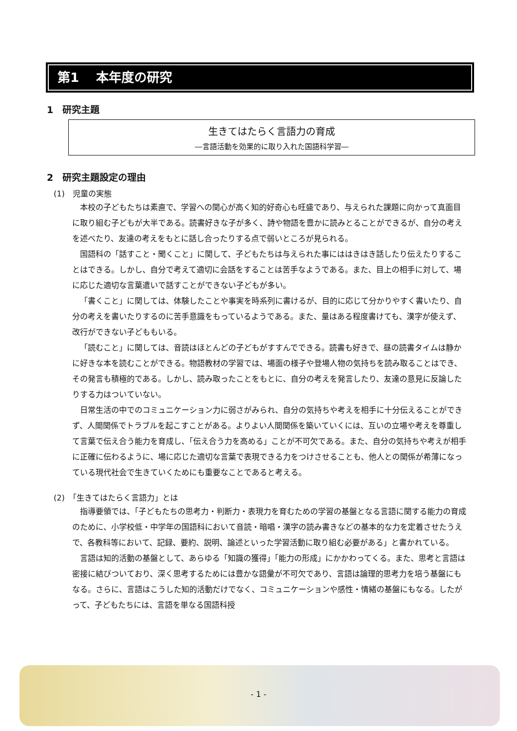第1　 本年度の研究
1　研究主題
生きてはたらく言語力の育成
―言語活動を効果的に取り入れた国語科学習―
2　研究主題設定の理由
(1)　児童の実態
本校の子どもたちは素直で、学習への関心が高く知的好奇心も旺盛であり、与えられた課題に向かって真面目に取り組む子どもが大半である。読書好きな子が多く、詩や物語を豊かに読みとることができるが、自分の考えを述べたり、友達の考えをもとに話し合ったりする点で弱いところが見られる。
国語科の「話すこと・聞くこと」に関して、子どもたちは与えられた事にははきはき話したり伝えたりすることはできる。しかし、自分で考えて適切に会話をすることは苦手なようである。また、目上の相手に対して、場に応じた適切な言葉遣いで話すことができない子どもが多い。
「書くこと」に関しては、体験したことや事実を時系列に書けるが、目的に応じて分かりやすく書いたり、自分の考えを書いたりするのに苦手意識をもっているようである。また、量はある程度書けても、漢字が使えず、改行ができない子どももいる。
「読むこと」に関しては、音読はほとんどの子どもがすすんでできる。読書も好きで、昼の読書タイムは静かに好きな本を読むことができる。物語教材の学習では、場面の様子や登場人物の気持ちを読み取ることはでき、その発言も積極的である。しかし、読み取ったことをもとに、自分の考えを発言したり、友達の意見に反論したりする力はついていない。
日常生活の中でのコミュニケーション力に弱さがみられ、自分の気持ちや考えを相手に十分伝えることができず、人間関係でトラブルを起こすことがある。よりよい人間関係を築いていくには、互いの立場や考えを尊重して言葉で伝え合う能力を育成し、「伝え合う力を高める」ことが不可欠である。また、自分の気持ちや考えが相手に正確に伝わるように、場に応じた適切な言葉で表現できる力をつけさせることも、他人との関係が希薄になっている現代社会で生きていくためにも重要なことであると考える。
(2)　「生きてはたらく言語力」とは
指導要領では、「子どもたちの思考力・判断力・表現力を育むための学習の基盤となる言語に関する能力の育成のために、小学校低・中学年の国語科において音読・暗唱・漢字の読み書きなどの基本的な力を定着させたうえで、各教科等において、記録、要約、説明、論述といった学習活動に取り組む必要がある」と書かれている。
言語は知的活動の基盤として、あらゆる「知識の獲得」「能力の形成」にかかわってくる。また、思考と言語は密接に結びついており、深く思考するためには豊かな語彙が不可欠であり、言語は論理的思考力を培う基盤にもなる。さらに、言語はこうした知的活動だけでなく、コミュニケーションや感性・情緒の基盤にもなる。したがって、子どもたちには、言語を単なる国語科授
- 1 -